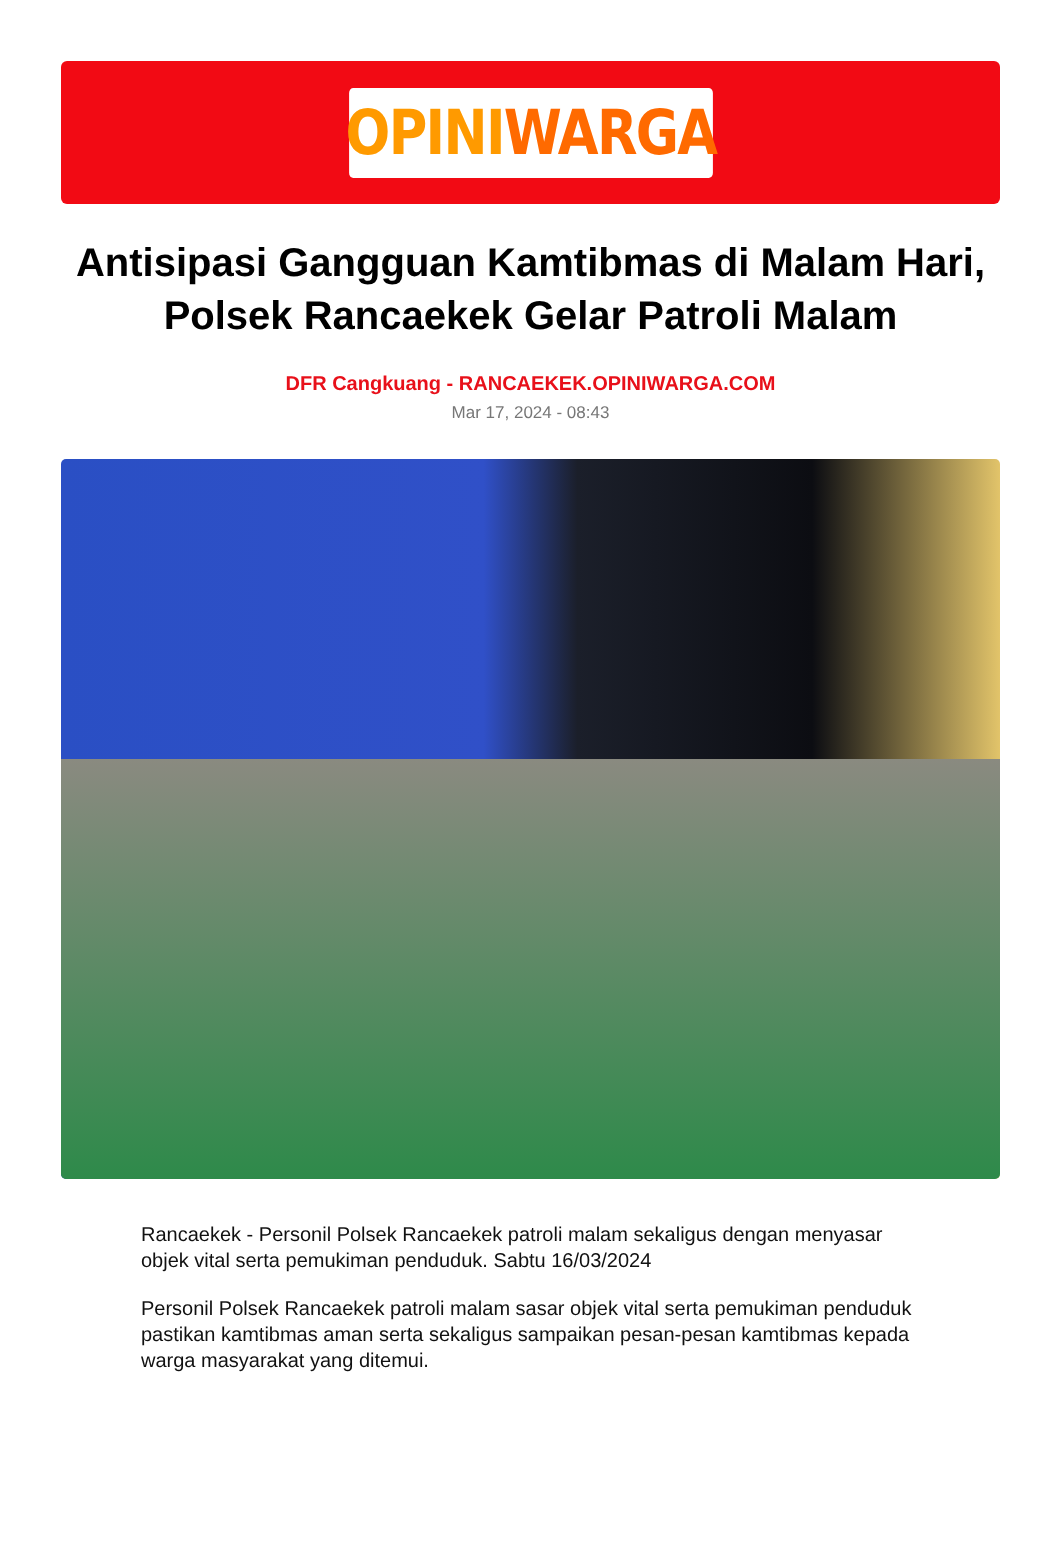OPINI WARGA
Antisipasi Gangguan Kamtibmas di Malam Hari, Polsek Rancaekek Gelar Patroli Malam
DFR Cangkuang - RANCAEKEK.OPINIWARGA.COM
Mar 17, 2024 - 08:43
Rancaekek - Personil Polsek Rancaekek patroli malam sekaligus dengan menyasar objek vital serta pemukiman penduduk. Sabtu 16/03/2024
Personil Polsek Rancaekek patroli malam sasar objek vital serta pemukiman penduduk pastikan kamtibmas aman serta sekaligus sampaikan pesan-pesan kamtibmas kepada warga masyarakat yang ditemui.